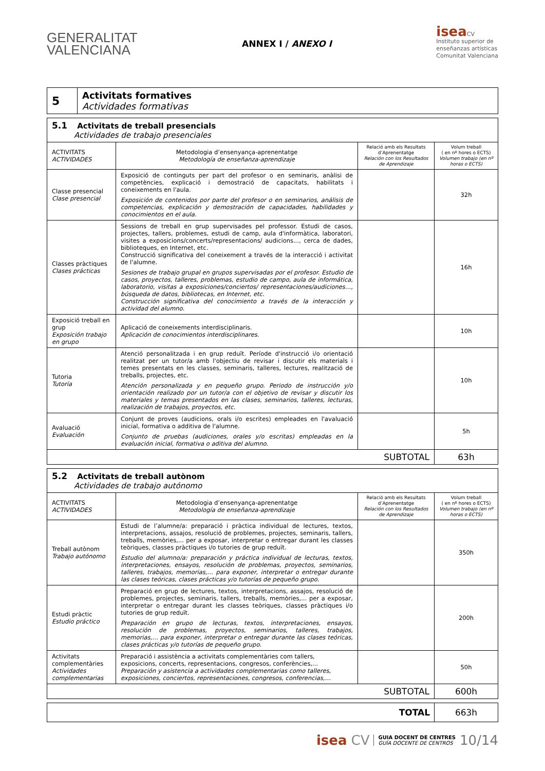GENERALITAT
VALENCIANA
ANNEX I / ANEXO I
isea CV
Instituto superior de
enseñanzas artísticas
Comunitat Valenciana
| 5 | Activitats formatives Actividades formativas |
| 5.1 Activitats de treball presencials Actividades de trabajo presenciales | | | |
| ACTIVITATS ACTIVIDADES | Metodologia d’ensenyança-aprenentatge Metodología de enseñanza-aprendizaje | Relació amb els Resultats d’Aprenentatge Relación con los Resultados de Aprendizaje | Volum treball ( en nº hores o ECTS) Volumen trabajo (en nº horas o ECTS) |
| Classe presencial Clase presencial | Exposició de continguts per part del profesor o en seminaris, anàlisi de competències, explicació i demostració de capacitats, habilitats i coneixements en l'aula. Exposición de contenidos por parte del profesor o en seminarios, análisis de competencias, explicación y demostración de capacidades, habilidades y conocimientos en el aula. | | 32h |
| Classes pràctiques Clases prácticas | Sessions de treball en grup supervisades pel professor. Estudi de casos, projectes, tallers, problemes, estudi de camp, aula d'informàtica, laboratori, visites a exposicions/concerts/representacions/ audicions..., cerca de dades, biblioteques, en Internet, etc. Construcció significativa del coneixement a través de la interacció i activitat de l'alumne. Sesiones de trabajo grupal en grupos supervisadas por el profesor. Estudio de casos, proyectos, talleres, problemas, estudio de campo, aula de informática, laboratorio, visitas a exposiciones/conciertos/ representaciones/audiciones…, búsqueda de datos, bibliotecas, en Internet, etc. Construcción significativa del conocimiento a través de la interacción y actividad del alumno. | | 16h |
| Exposició treball en grup Exposición trabajo en grupo | Aplicació de coneixements interdisciplinaris. Aplicación de conocimientos interdisciplinares. | | 10h |
| Tutoria Tutoría | Atenció personalitzada i en grup reduït. Període d'instrucció i/o orientació realitzat per un tutor/a amb l'objectiu de revisar i discutir els materials i temes presentats en les classes, seminaris, talleres, lectures, realització de treballs, projectes, etc. Atención personalizada y en pequeño grupo. Periodo de instrucción y/o orientación realizado por un tutor/a con el objetivo de revisar y discutir los materiales y temas presentados en las clases, seminarios, talleres, lecturas, realización de trabajos, proyectos, etc. | | 10h |
| Avaluació Evaluación | Conjunt de proves (audicions, orals i/o escrites) empleades en l'avaluació inicial, formativa o additiva de l'alumne. Conjunto de pruebas (audiciones, orales y/o escritas) empleadas en la evaluación inicial, formativa o aditiva del alumno. | | 5h |
| SUBTOTAL | | | 63h |
| 5.2 Activitats de treball autònom Actividades de trabajo autónomo | | | |
| ACTIVITATS ACTIVIDADES | Metodologia d’ensenyança-aprenentatge Metodología de enseñanza-aprendizaje | Relació amb els Resultats d’Aprenentatge Relación con los Resultados de Aprendizaje | Volum treball ( en nº hores o ECTS) Volumen trabajo (en nº horas o ECTS) |
| Treball autònom Trabajo autónomo | Estudi de l’alumne/a: preparació i pràctica individual de lectures, textos, interpretacions, assajos, resolució de problemes, projectes, seminaris, tallers, treballs, memòries,... per a exposar, interpretar o entregar durant les classes teòriques, classes pràctiques i/o tutories de grup reduït. Estudio del alumno/a: preparación y práctica individual de lecturas, textos, interpretaciones, ensayos, resolución de problemas, proyectos, seminarios, talleres, trabajos, memorias,… para exponer, interpretar o entregar durante las clases teóricas, clases prácticas y/o tutorías de pequeño grupo. | | 350h |
| Estudi pràctic Estudio práctico | Preparació en grup de lectures, textos, interpretacions, assajos, resolució de problemes, projectes, seminaris, tallers, treballs, memòries,... per a exposar, interpretar o entregar durant les classes teòriques, classes pràctiques i/o tutories de grup reduït. Preparación en grupo de lecturas, textos, interpretaciones, ensayos, resolución de problemas, proyectos, seminarios, talleres, trabajos, memorias,… para exponer, interpretar o entregar durante las clases teóricas, clases prácticas y/o tutorías de pequeño grupo. | | 200h |
| Activitats complementàries Actividades complementarias | Preparació i assistència a activitats complementàries com tallers, exposicions, concerts, representacions, congresos, conferències,... Preparación y asistencia a actividades complementarias como talleres, exposiciones, conciertos, representaciones, congresos, conferencias,… | | 50h |
| SUBTOTAL | | | 600h |
| TOTAL | 663h |
isea CV GUIA DOCENT DE CENTRES
GUÍA DOCENTE DE CENTROS 10/14